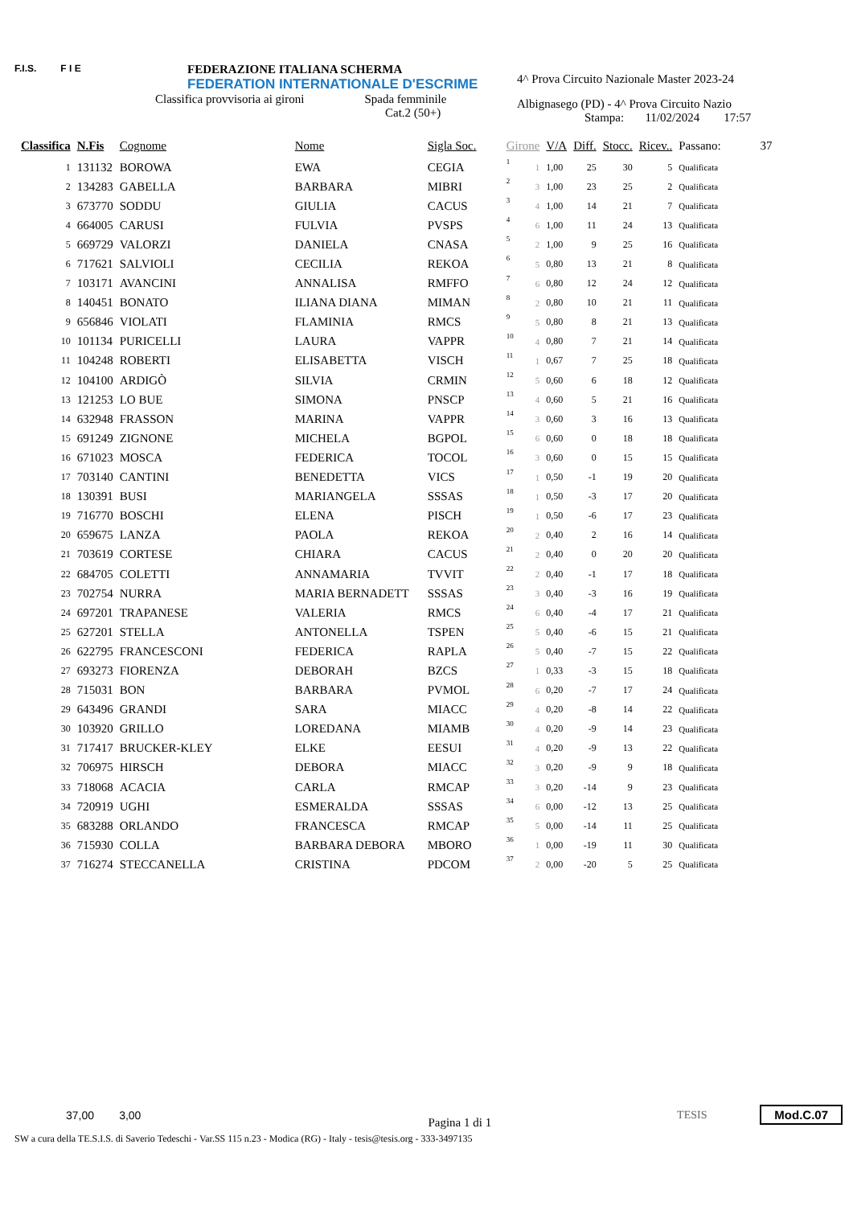F.I.S. F I E
FEDERAZIONE ITALIANA SCHERMA
FEDERATION INTERNATIONALE D'ESCRIME
Classifica provvisoria ai gironi Spada femminile
Cat.2 (50+)
4^ Prova Circuito Nazionale Master 2023-24
Albignasego (PD) - 4^ Prova Circuito Nazio
Stampa: 11/02/2024 17:57
| Classifica | N.Fis | Cognome | Nome | Sigla Soc. | Girone | | V/A | Diff. | Stocc. | Ricev.. | Passano: 37 |
| --- | --- | --- | --- | --- | --- | --- | --- | --- | --- | --- | --- |
| 1 | 131132 | BOROWA | EWA | CEGIA | 1 | 1 | 1,00 | 25 | 30 | 5 | Qualificata |
| 2 | 134283 | GABELLA | BARBARA | MIBRI | 2 | 3 | 1,00 | 23 | 25 | 2 | Qualificata |
| 3 | 673770 | SODDU | GIULIA | CACUS | 3 | 4 | 1,00 | 14 | 21 | 7 | Qualificata |
| 4 | 664005 | CARUSI | FULVIA | PVSPS | 4 | 6 | 1,00 | 11 | 24 | 13 | Qualificata |
| 5 | 669729 | VALORZI | DANIELA | CNASA | 5 | 2 | 1,00 | 9 | 25 | 16 | Qualificata |
| 6 | 717621 | SALVIOLI | CECILIA | REKOA | 6 | 5 | 0,80 | 13 | 21 | 8 | Qualificata |
| 7 | 103171 | AVANCINI | ANNALISA | RMFFO | 7 | 6 | 0,80 | 12 | 24 | 12 | Qualificata |
| 8 | 140451 | BONATO | ILIANA DIANA | MIMAN | 8 | 2 | 0,80 | 10 | 21 | 11 | Qualificata |
| 9 | 656846 | VIOLATI | FLAMINIA | RMCS | 9 | 5 | 0,80 | 8 | 21 | 13 | Qualificata |
| 10 | 101134 | PURICELLI | LAURA | VAPPR | 10 | 4 | 0,80 | 7 | 21 | 14 | Qualificata |
| 11 | 104248 | ROBERTI | ELISABETTA | VISCH | 11 | 1 | 0,67 | 7 | 25 | 18 | Qualificata |
| 12 | 104100 | ARDIGÒ | SILVIA | CRMIN | 12 | 5 | 0,60 | 6 | 18 | 12 | Qualificata |
| 13 | 121253 | LO BUE | SIMONA | PNSCP | 13 | 4 | 0,60 | 5 | 21 | 16 | Qualificata |
| 14 | 632948 | FRASSON | MARINA | VAPPR | 14 | 3 | 0,60 | 3 | 16 | 13 | Qualificata |
| 15 | 691249 | ZIGNONE | MICHELA | BGPOL | 15 | 6 | 0,60 | 0 | 18 | 18 | Qualificata |
| 16 | 671023 | MOSCA | FEDERICA | TOCOL | 16 | 3 | 0,60 | 0 | 15 | 15 | Qualificata |
| 17 | 703140 | CANTINI | BENEDETTA | VICS | 17 | 1 | 0,50 | -1 | 19 | 20 | Qualificata |
| 18 | 130391 | BUSI | MARIANGELA | SSSAS | 18 | 1 | 0,50 | -3 | 17 | 20 | Qualificata |
| 19 | 716770 | BOSCHI | ELENA | PISCH | 19 | 1 | 0,50 | -6 | 17 | 23 | Qualificata |
| 20 | 659675 | LANZA | PAOLA | REKOA | 20 | 2 | 0,40 | 2 | 16 | 14 | Qualificata |
| 21 | 703619 | CORTESE | CHIARA | CACUS | 21 | 2 | 0,40 | 0 | 20 | 20 | Qualificata |
| 22 | 684705 | COLETTI | ANNAMARIA | TVVIT | 22 | 2 | 0,40 | -1 | 17 | 18 | Qualificata |
| 23 | 702754 | NURRA | MARIA BERNADETT | SSSAS | 23 | 3 | 0,40 | -3 | 16 | 19 | Qualificata |
| 24 | 697201 | TRAPANESE | VALERIA | RMCS | 24 | 6 | 0,40 | -4 | 17 | 21 | Qualificata |
| 25 | 627201 | STELLA | ANTONELLA | TSPEN | 25 | 5 | 0,40 | -6 | 15 | 21 | Qualificata |
| 26 | 622795 | FRANCESCONI | FEDERICA | RAPLA | 26 | 5 | 0,40 | -7 | 15 | 22 | Qualificata |
| 27 | 693273 | FIORENZA | DEBORAH | BZCS | 27 | 1 | 0,33 | -3 | 15 | 18 | Qualificata |
| 28 | 715031 | BON | BARBARA | PVMOL | 28 | 6 | 0,20 | -7 | 17 | 24 | Qualificata |
| 29 | 643496 | GRANDI | SARA | MIACC | 29 | 4 | 0,20 | -8 | 14 | 22 | Qualificata |
| 30 | 103920 | GRILLO | LOREDANA | MIAMB | 30 | 4 | 0,20 | -9 | 14 | 23 | Qualificata |
| 31 | 717417 | BRUCKER-KLEY | ELKE | EESUI | 31 | 4 | 0,20 | -9 | 13 | 22 | Qualificata |
| 32 | 706975 | HIRSCH | DEBORA | MIACC | 32 | 3 | 0,20 | -9 | 9 | 18 | Qualificata |
| 33 | 718068 | ACACIA | CARLA | RMCAP | 33 | 3 | 0,20 | -14 | 9 | 23 | Qualificata |
| 34 | 720919 | UGHI | ESMERALDA | SSSAS | 34 | 6 | 0,00 | -12 | 13 | 25 | Qualificata |
| 35 | 683288 | ORLANDO | FRANCESCA | RMCAP | 35 | 5 | 0,00 | -14 | 11 | 25 | Qualificata |
| 36 | 715930 | COLLA | BARBARA DEBORA | MBORO | 36 | 1 | 0,00 | -19 | 11 | 30 | Qualificata |
| 37 | 716274 | STECCANELLA | CRISTINA | PDCOM | 37 | 2 | 0,00 | -20 | 5 | 25 | Qualificata |
37,00 3,00
Pagina 1 di 1
TESIS Mod.C.07
SW a cura della TE.S.I.S. di Saverio Tedeschi - Var.SS 115 n.23 - Modica (RG) - Italy - tesis@tesis.org - 333-3497135